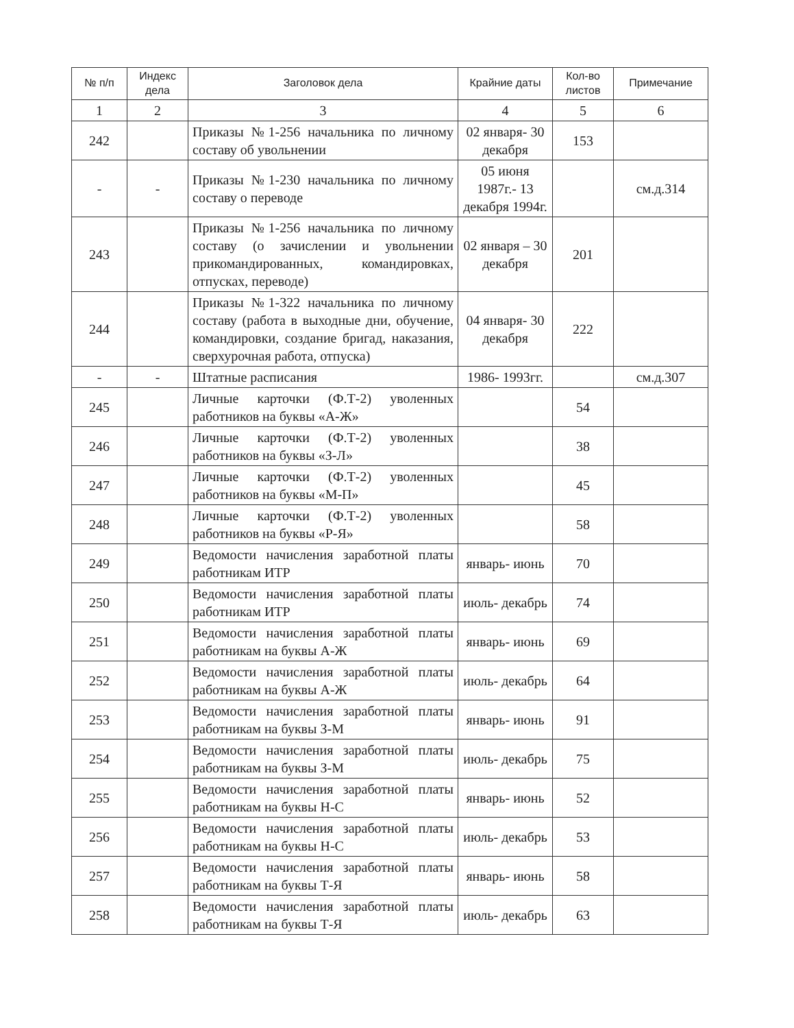| № п/п | Индекс дела | Заголовок дела | Крайние даты | Кол-во листов | Примечание |
| --- | --- | --- | --- | --- | --- |
| 1 | 2 | 3 | 4 | 5 | 6 |
| 242 | | Приказы №1-256 начальника по личному составу об увольнении | 02 января- 30 декабря | 153 | |
| - | - | Приказы №1-230 начальника по личному составу о переводе | 05 июня 1987г.- 13 декабря 1994г. | | см.д.314 |
| 243 | | Приказы №1-256 начальника по личному составу (о зачислении и увольнении прикомандированных, командировках, отпусках, переводе) | 02 января – 30 декабря | 201 | |
| 244 | | Приказы №1-322 начальника по личному составу (работа в выходные дни, обучение, командировки, создание бригад, наказания, сверхурочная работа, отпуска) | 04 января- 30 декабря | 222 | |
| - | - | Штатные расписания | 1986- 1993гг. | | см.д.307 |
| 245 | | Личные карточки (Ф.Т-2) уволенных работников на буквы «А-Ж» | | 54 | |
| 246 | | Личные карточки (Ф.Т-2) уволенных работников на буквы «З-Л» | | 38 | |
| 247 | | Личные карточки (Ф.Т-2) уволенных работников на буквы «М-П» | | 45 | |
| 248 | | Личные карточки (Ф.Т-2) уволенных работников на буквы «Р-Я» | | 58 | |
| 249 | | Ведомости начисления заработной платы работникам ИТР | январь- июнь | 70 | |
| 250 | | Ведомости начисления заработной платы работникам ИТР | июль- декабрь | 74 | |
| 251 | | Ведомости начисления заработной платы работникам на буквы А-Ж | январь- июнь | 69 | |
| 252 | | Ведомости начисления заработной платы работникам на буквы А-Ж | июль- декабрь | 64 | |
| 253 | | Ведомости начисления заработной платы работникам на буквы З-М | январь- июнь | 91 | |
| 254 | | Ведомости начисления заработной платы работникам на буквы З-М | июль- декабрь | 75 | |
| 255 | | Ведомости начисления заработной платы работникам на буквы Н-С | январь- июнь | 52 | |
| 256 | | Ведомости начисления заработной платы работникам на буквы Н-С | июль- декабрь | 53 | |
| 257 | | Ведомости начисления заработной платы работникам на буквы Т-Я | январь- июнь | 58 | |
| 258 | | Ведомости начисления заработной платы работникам на буквы Т-Я | июль- декабрь | 63 | |